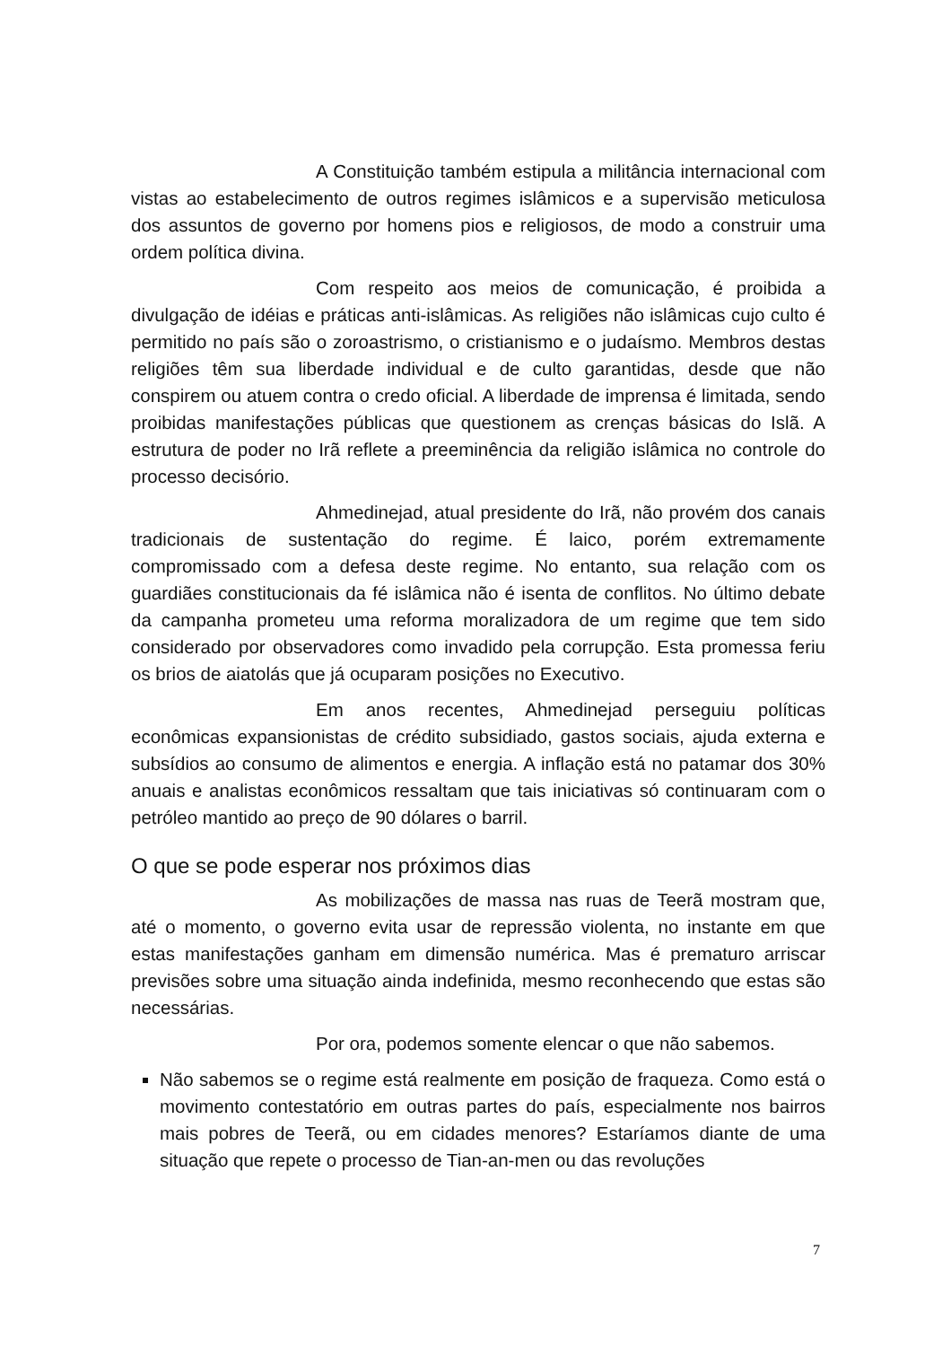A Constituição também estipula a militância internacional com vistas ao estabelecimento de outros regimes islâmicos e a supervisão meticulosa dos assuntos de governo por homens pios e religiosos, de modo a construir uma ordem política divina.
Com respeito aos meios de comunicação, é proibida a divulgação de idéias e práticas anti-islâmicas. As religiões não islâmicas cujo culto é permitido no país são o zoroastrismo, o cristianismo e o judaísmo. Membros destas religiões têm sua liberdade individual e de culto garantidas, desde que não conspirem ou atuem contra o credo oficial. A liberdade de imprensa é limitada, sendo proibidas manifestações públicas que questionem as crenças básicas do Islã. A estrutura de poder no Irã reflete a preeminência da religião islâmica no controle do processo decisório.
Ahmedinejad, atual presidente do Irã, não provém dos canais tradicionais de sustentação do regime. É laico, porém extremamente compromissado com a defesa deste regime. No entanto, sua relação com os guardiães constitucionais da fé islâmica não é isenta de conflitos. No último debate da campanha prometeu uma reforma moralizadora de um regime que tem sido considerado por observadores como invadido pela corrupção. Esta promessa feriu os brios de aiatolás que já ocuparam posições no Executivo.
Em anos recentes, Ahmedinejad perseguiu políticas econômicas expansionistas de crédito subsidiado, gastos sociais, ajuda externa e subsídios ao consumo de alimentos e energia. A inflação está no patamar dos 30% anuais e analistas econômicos ressaltam que tais iniciativas só continuaram com o petróleo mantido ao preço de 90 dólares o barril.
O que se pode esperar nos próximos dias
As mobilizações de massa nas ruas de Teerã mostram que, até o momento, o governo evita usar de repressão violenta, no instante em que estas manifestações ganham em dimensão numérica. Mas é prematuro arriscar previsões sobre uma situação ainda indefinida, mesmo reconhecendo que estas são necessárias.
Por ora, podemos somente elencar o que não sabemos.
Não sabemos se o regime está realmente em posição de fraqueza. Como está o movimento contestatório em outras partes do país, especialmente nos bairros mais pobres de Teerã, ou em cidades menores? Estaríamos diante de uma situação que repete o processo de Tian-an-men ou das revoluções
7